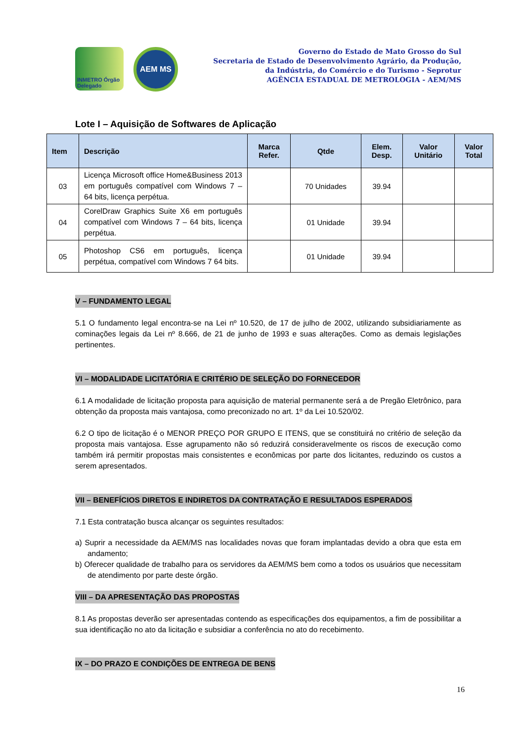INMETRO Órgão Delegado
AEM MS
Governo do Estado de Mato Grosso do Sul
Secretaria de Estado de Desenvolvimento Agrário, da Produção,
da Indústria, do Comércio e do Turismo - Seprotur
AGÊNCIA ESTADUAL DE METROLOGIA - AEM/MS
Lote I – Aquisição de Softwares de Aplicação
| Item | Descrição | Marca Refer. | Qtde | Elem. Desp. | Valor Unitário | Valor Total |
| --- | --- | --- | --- | --- | --- | --- |
| 03 | Licença Microsoft office Home&Business 2013 em português compatível com Windows 7 – 64 bits, licença perpétua. | | 70 Unidades | 39.94 | | |
| 04 | CorelDraw Graphics Suite X6 em português compatível com Windows 7 – 64 bits, licença perpétua. | | 01 Unidade | 39.94 | | |
| 05 | Photoshop CS6 em português, licença perpétua, compatível com Windows 7 64 bits. | | 01 Unidade | 39.94 | | |
V – FUNDAMENTO LEGAL
5.1 O fundamento legal encontra-se na Lei nº 10.520, de 17 de julho de 2002, utilizando subsidiariamente as cominações legais da Lei nº 8.666, de 21 de junho de 1993 e suas alterações. Como as demais legislações pertinentes.
VI – MODALIDADE LICITATÓRIA E CRITÉRIO DE SELEÇÃO DO FORNECEDOR
6.1 A modalidade de licitação proposta para aquisição de material permanente será a de Pregão Eletrônico, para obtenção da proposta mais vantajosa, como preconizado no art. 1º da Lei 10.520/02.
6.2 O tipo de licitação é o MENOR PREÇO POR GRUPO E ITENS, que se constituirá no critério de seleção da proposta mais vantajosa. Esse agrupamento não só reduzirá consideravelmente os riscos de execução como também irá permitir propostas mais consistentes e econômicas por parte dos licitantes, reduzindo os custos a serem apresentados.
VII – BENEFÍCIOS DIRETOS E INDIRETOS DA CONTRATAÇÃO E RESULTADOS ESPERADOS
7.1 Esta contratação busca alcançar os seguintes resultados:
a) Suprir a necessidade da AEM/MS nas localidades novas que foram implantadas devido a obra que esta em andamento;
b) Oferecer qualidade de trabalho para os servidores da AEM/MS bem como a todos os usuários que necessitam de atendimento por parte deste órgão.
VIII – DA APRESENTAÇÃO DAS PROPOSTAS
8.1 As propostas deverão ser apresentadas contendo as especificações dos equipamentos, a fim de possibilitar a sua identificação no ato da licitação e subsidiar a conferência no ato do recebimento.
IX – DO PRAZO E CONDIÇÕES DE ENTREGA DE BENS
16